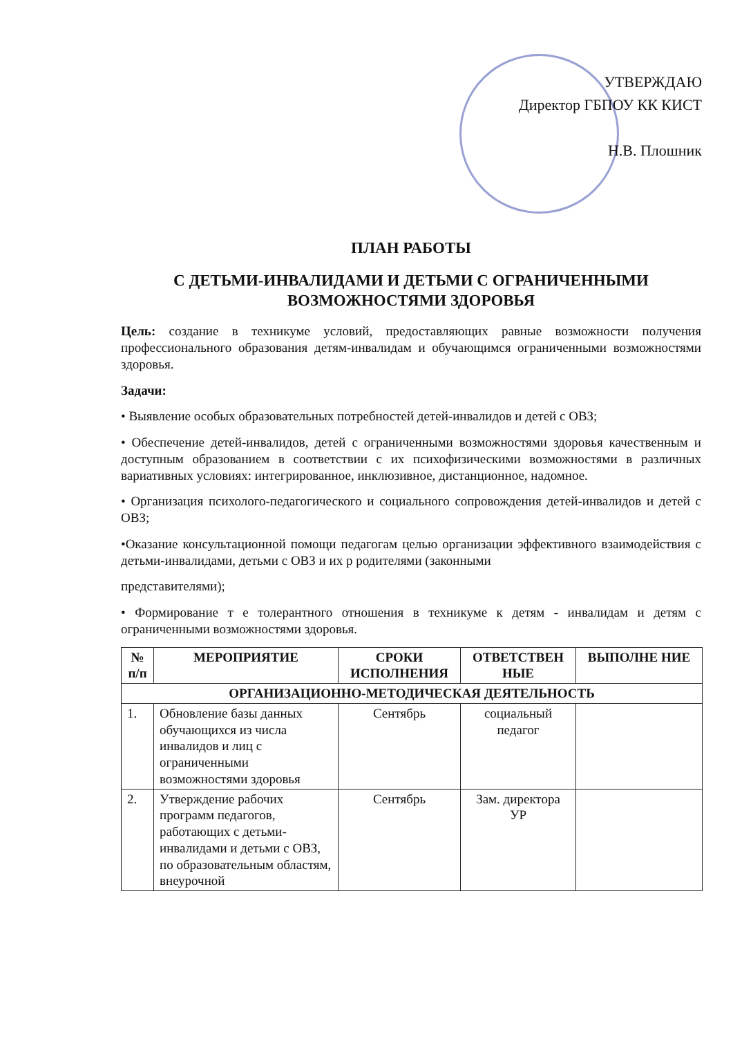УТВЕРЖДАЮ
Директор ГБПОУ КК КИСТ
Н.В. Плошник
ПЛАН РАБОТЫ
С ДЕТЬМИ-ИНВАЛИДАМИ И ДЕТЬМИ С ОГРАНИЧЕННЫМИ ВОЗМОЖНОСТЯМИ ЗДОРОВЬЯ
Цель: создание в техникуме условий, предоставляющих равные возможности получения профессионального образования детям-инвалидам и обучающимся ограниченными возможностями здоровья.
Задачи:
• Выявление особых образовательных потребностей детей-инвалидов и детей с ОВЗ;
• Обеспечение детей-инвалидов, детей с ограниченными возможностями здоровья качественным и доступным образованием в соответствии с их психофизическими возможностями в различных вариативных условиях: интегрированное, инклюзивное, дистанционное, надомное.
• Организация психолого-педагогического и социального сопровождения детей-инвалидов и детей с ОВЗ;
•Оказание консультационной помощи педагогам целью организации эффективного взаимодействия с детьми-инвалидами, детьми с ОВЗ и их р родителями (законными
представителями);
• Формирование т е толерантного отношения в техникуме к детям - инвалидам и детям с ограниченными возможностями здоровья.
| № п/п | МЕРОПРИЯТИЕ | СРОКИ ИСПОЛНЕНИЯ | ОТВЕТСТВЕН НЫЕ | ВЫПОЛНЕ НИЕ |
| --- | --- | --- | --- | --- |
| ОРГАНИЗАЦИОННО-МЕТОДИЧЕСКАЯ ДЕЯТЕЛЬНОСТЬ | | | | |
| 1. | Обновление базы данных обучающихся из числа инвалидов и лиц с ограниченными возможностями здоровья | Сентябрь | социальный педагог | |
| 2. | Утверждение рабочих программ педагогов, работающих с детьми-инвалидами и детьми с ОВЗ, по образовательным областям, внеурочной | Сентябрь | Зам. директора УР | |